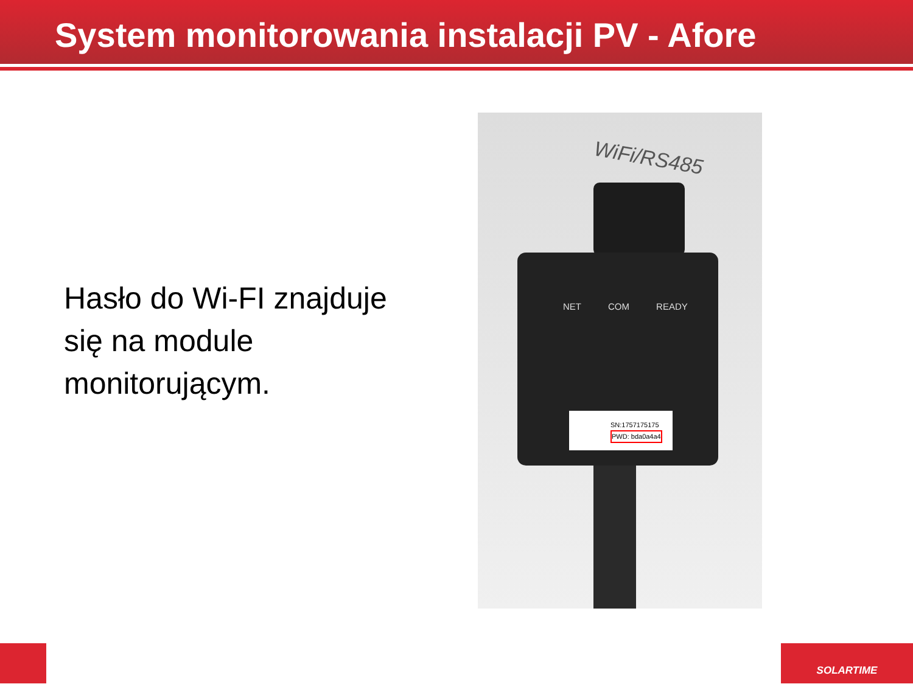System monitorowania instalacji PV - Afore
Hasło do Wi-FI znajduje się na module monitorującym.
WiFi/RS485
NET COM READY
SN:1757175175
PWD: bda0a4a4
SOLARTIME